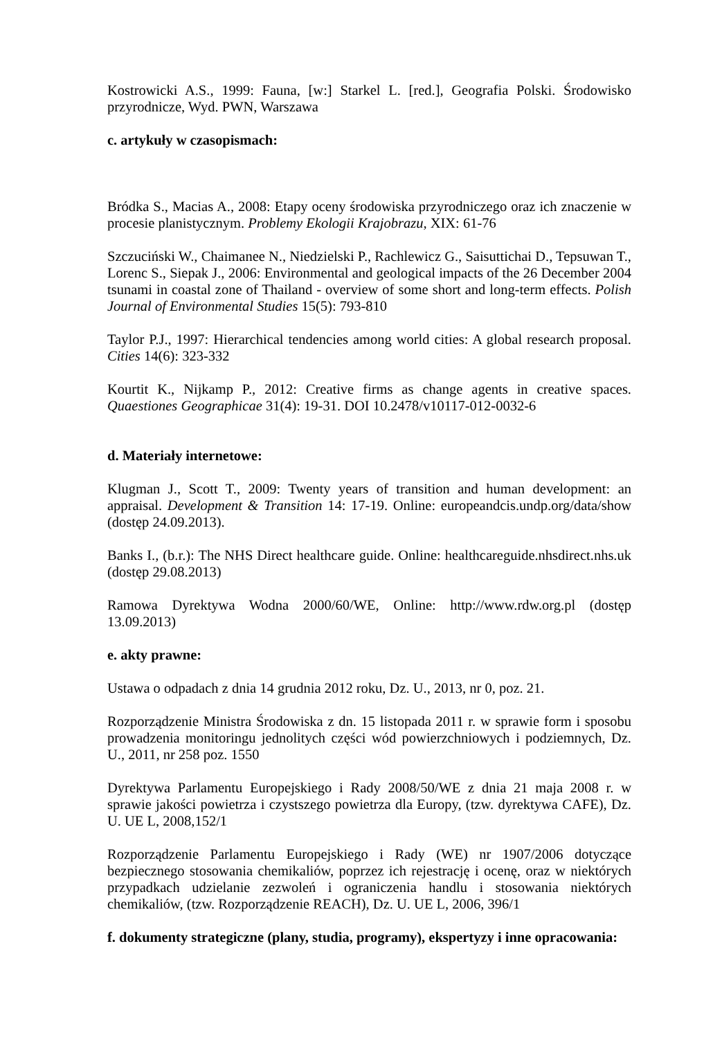Kostrowicki A.S., 1999: Fauna, [w:] Starkel L. [red.], Geografia Polski. Środowisko przyrodnicze, Wyd. PWN, Warszawa
c. artykuły w czasopismach:
Bródka S., Macias A., 2008: Etapy oceny środowiska przyrodniczego oraz ich znaczenie w procesie planistycznym. Problemy Ekologii Krajobrazu, XIX: 61-76
Szczuciński W., Chaimanee N., Niedzielski P., Rachlewicz G., Saisuttichai D., Tepsuwan T., Lorenc S., Siepak J., 2006: Environmental and geological impacts of the 26 December 2004 tsunami in coastal zone of Thailand - overview of some short and long-term effects. Polish Journal of Environmental Studies 15(5): 793-810
Taylor P.J., 1997: Hierarchical tendencies among world cities: A global research proposal. Cities 14(6): 323-332
Kourtit K., Nijkamp P., 2012: Creative firms as change agents in creative spaces. Quaestiones Geographicae 31(4): 19-31. DOI 10.2478/v10117-012-0032-6
d. Materiały internetowe:
Klugman J., Scott T., 2009: Twenty years of transition and human development: an appraisal. Development & Transition 14: 17-19. Online: europeandcis.undp.org/data/show (dostęp 24.09.2013).
Banks I., (b.r.): The NHS Direct healthcare guide. Online: healthcareguide.nhsdirect.nhs.uk (dostęp 29.08.2013)
Ramowa Dyrektywa Wodna 2000/60/WE, Online: http://www.rdw.org.pl (dostęp 13.09.2013)
e. akty prawne:
Ustawa o odpadach z dnia 14 grudnia 2012 roku, Dz. U., 2013, nr 0, poz. 21.
Rozporządzenie Ministra Środowiska z dn. 15 listopada 2011 r. w sprawie form i sposobu prowadzenia monitoringu jednolitych części wód powierzchniowych i podziemnych, Dz. U., 2011, nr 258 poz. 1550
Dyrektywa Parlamentu Europejskiego i Rady 2008/50/WE z dnia 21 maja 2008 r. w sprawie jakości powietrza i czystszego powietrza dla Europy, (tzw. dyrektywa CAFE), Dz. U. UE L, 2008,152/1
Rozporządzenie Parlamentu Europejskiego i Rady (WE) nr 1907/2006 dotyczące bezpiecznego stosowania chemikaliów, poprzez ich rejestrację i ocenę, oraz w niektórych przypadkach udzielanie zezwoleń i ograniczenia handlu i stosowania niektórych chemikaliów, (tzw. Rozporządzenie REACH), Dz. U. UE L, 2006, 396/1
f. dokumenty strategiczne (plany, studia, programy), ekspertyzy i inne opracowania: